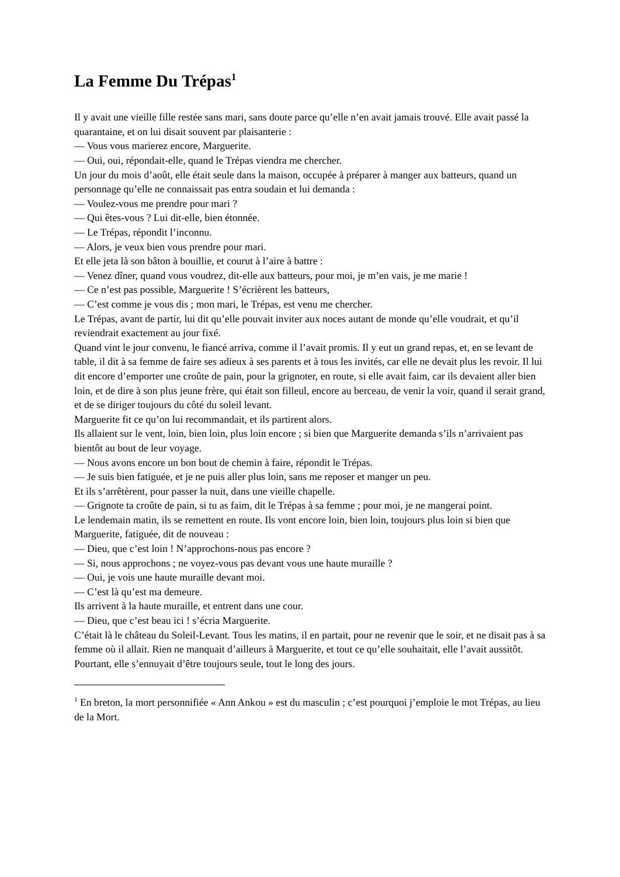La Femme Du Trépas<sup>1</sup>
Il y avait une vieille fille restée sans mari, sans doute parce qu’elle n’en avait jamais trouvé. Elle avait passé la quarantaine, et on lui disait souvent par plaisanterie :
— Vous vous marierez encore, Marguerite.
— Oui, oui, répondait-elle, quand le Trépas viendra me chercher.
Un jour du mois d’août, elle était seule dans la maison, occupée à préparer à manger aux batteurs, quand un personnage qu’elle ne connaissait pas entra soudain et lui demanda :
— Voulez-vous me prendre pour mari ?
— Qui êtes-vous ? Lui dit-elle, bien étonnée.
— Le Trépas, répondit l’inconnu.
— Alors, je veux bien vous prendre pour mari.
Et elle jeta là son bâton à bouillie, et courut à l’aire à battre :
— Venez dîner, quand vous voudrez, dit-elle aux batteurs, pour moi, je m’en vais, je me marie !
— Ce n’est pas possible, Marguerite ! S’écrièrent les batteurs,
— C’est comme je vous dis ; mon mari, le Trépas, est venu me chercher.
Le Trépas, avant de partir, lui dit qu’elle pouvait inviter aux noces autant de monde qu’elle voudrait, et qu’il reviendrait exactement au jour fixé.
Quand vint le jour convenu, le fiancé arriva, comme il l’avait promis. Il y eut un grand repas, et, en se levant de table, il dit à sa femme de faire ses adieux à ses parents et à tous les invités, car elle ne devait plus les revoir. Il lui dit encore d’emporter une croûte de pain, pour la grignoter, en route, si elle avait faim, car ils devaient aller bien loin, et de dire à son plus jeune frère, qui était son filleul, encore au berceau, de venir la voir, quand il serait grand, et de se diriger toujours du côté du soleil levant.
Marguerite fit ce qu’on lui recommandait, et ils partirent alors.
Ils allaient sur le vent, loin, bien loin, plus loin encore ; si bien que Marguerite demanda s’ils n’arrivaient pas bientôt au bout de leur voyage.
— Nous avons encore un bon bout de chemin à faire, répondit le Trépas.
— Je suis bien fatiguée, et je ne puis aller plus loin, sans me reposer et manger un peu.
Et ils s’arrêtèrent, pour passer la nuit, dans une vieille chapelle.
— Grignote ta croûte de pain, si tu as faim, dit le Trépas à sa femme ; pour moi, je ne mangerai point.
Le lendemain matin, ils se remettent en route. Ils vont encore loin, bien loin, toujours plus loin si bien que Marguerite, fatiguée, dit de nouveau :
— Dieu, que c’est loin ! N’approchons-nous pas encore ?
— Si, nous approchons ; ne voyez-vous pas devant vous une haute muraille ?
— Oui, je vois une haute muraille devant moi.
— C’est là qu’est ma demeure.
Ils arrivent à la haute muraille, et entrent dans une cour.
— Dieu, que c’est beau ici ! s’écria Marguerite.
C’était là le château du Soleil-Levant. Tous les matins, il en partait, pour ne revenir que le soir, et ne disait pas à sa femme où il allait. Rien ne manquait d’ailleurs à Marguerite, et tout ce qu’elle souhaitait, elle l’avait aussitôt. Pourtant, elle s’ennuyait d’être toujours seule, tout le long des jours.
<sup>1</sup> En breton, la mort personnifiée « Ann Ankou » est du masculin ; c’est pourquoi j’emploie le mot Trépas, au lieu de la Mort.